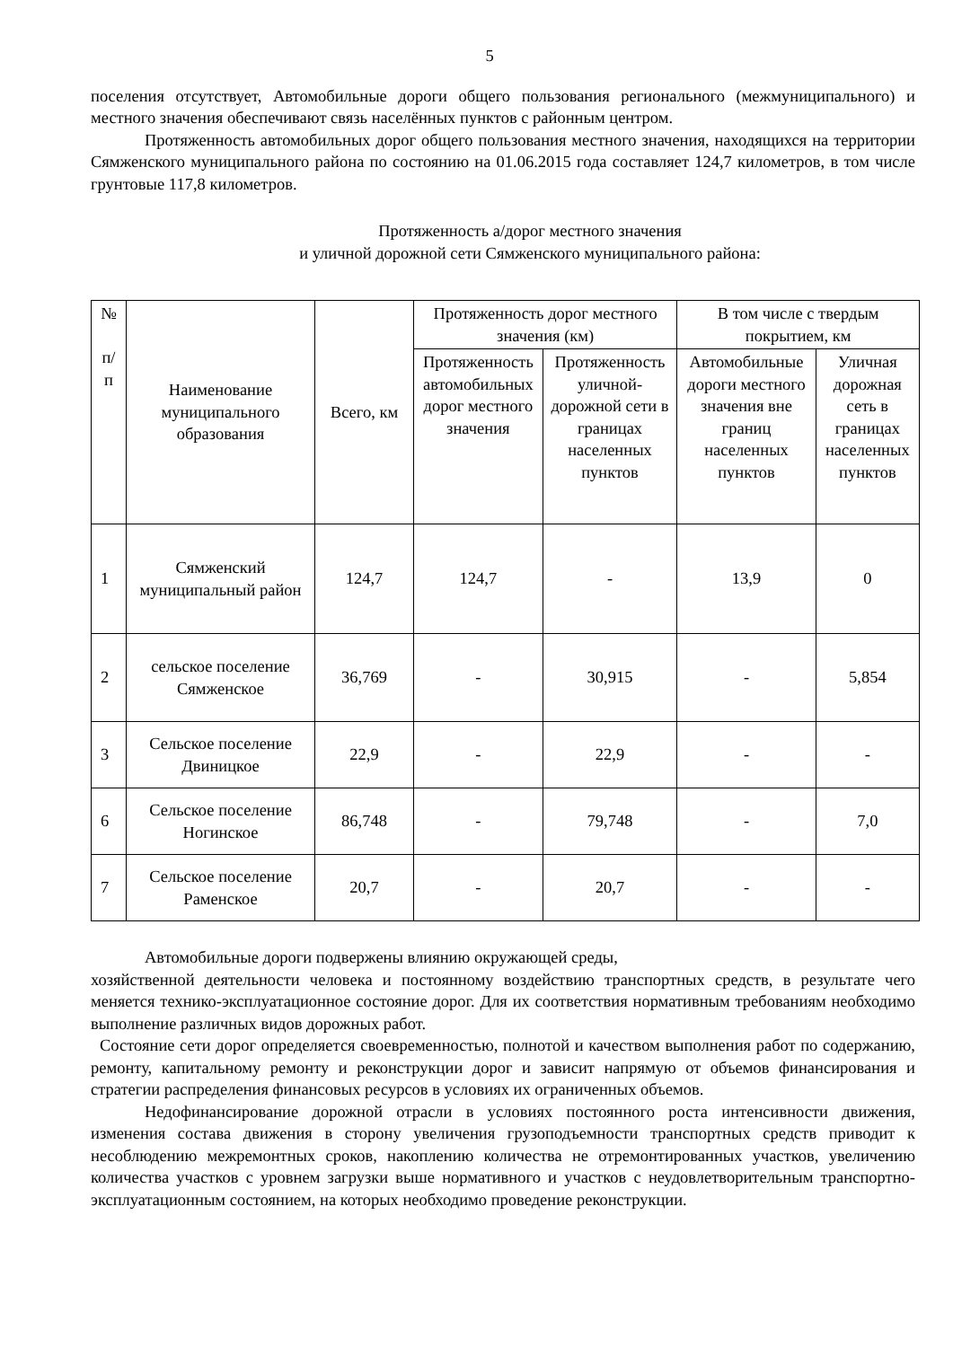5
поселения отсутствует, Автомобильные дороги общего пользования регионального (межмуниципального) и местного значения обеспечивают связь населённых пунктов с районным центром.
Протяженность автомобильных дорог общего пользования местного значения, находящихся на территории Сямженского муниципального района по состоянию на 01.06.2015 года составляет 124,7 километров, в том числе грунтовые 117,8 километров.
Протяженность а/дорог местного значения
и уличной дорожной сети Сямженского муниципального района:
| № п/ п | Наименование муниципального образования | Всего, км | Протяженность дорог местного значения (км) | | В том числе с твердым покрытием, км | |
| --- | --- | --- | --- | --- | --- | --- |
| | | | Протяженность автомобильных дорог местного значения | Протяженность уличной-дорожной сети в границах населенных пунктов | Автомобильные дороги местного значения вне границ населенных пунктов | Уличная дорожная сеть в границах населенных пунктов |
| 1 | Сямженский муниципальный район | 124,7 | 124,7 | - | 13,9 | 0 |
| 2 | сельское поселение Сямженское | 36,769 | - | 30,915 | - | 5,854 |
| 3 | Сельское поселение Двиницкое | 22,9 | - | 22,9 | - | - |
| 6 | Сельское поселение Ногинское | 86,748 | - | 79,748 | - | 7,0 |
| 7 | Сельское поселение Раменское | 20,7 | - | 20,7 | - | - |
Автомобильные дороги подвержены влиянию окружающей среды,
хозяйственной деятельности человека и постоянному воздействию транспортных средств, в результате чего меняется технико-эксплуатационное состояние дорог. Для их соответствия нормативным требованиям необходимо выполнение различных видов дорожных работ.
Состояние сети дорог определяется своевременностью, полнотой и качеством выполнения работ по содержанию, ремонту, капитальному ремонту и реконструкции дорог и зависит напрямую от объемов финансирования и стратегии распределения финансовых ресурсов в условиях их ограниченных объемов.
Недофинансирование дорожной отрасли в условиях постоянного роста интенсивности движения, изменения состава движения в сторону увеличения грузоподъемности транспортных средств приводит к несоблюдению межремонтных сроков, накоплению количества не отремонтированных участков, увеличению количества участков с уровнем загрузки выше нормативного и участков с неудовлетворительным транспортно-эксплуатационным состоянием, на которых необходимо проведение реконструкции.